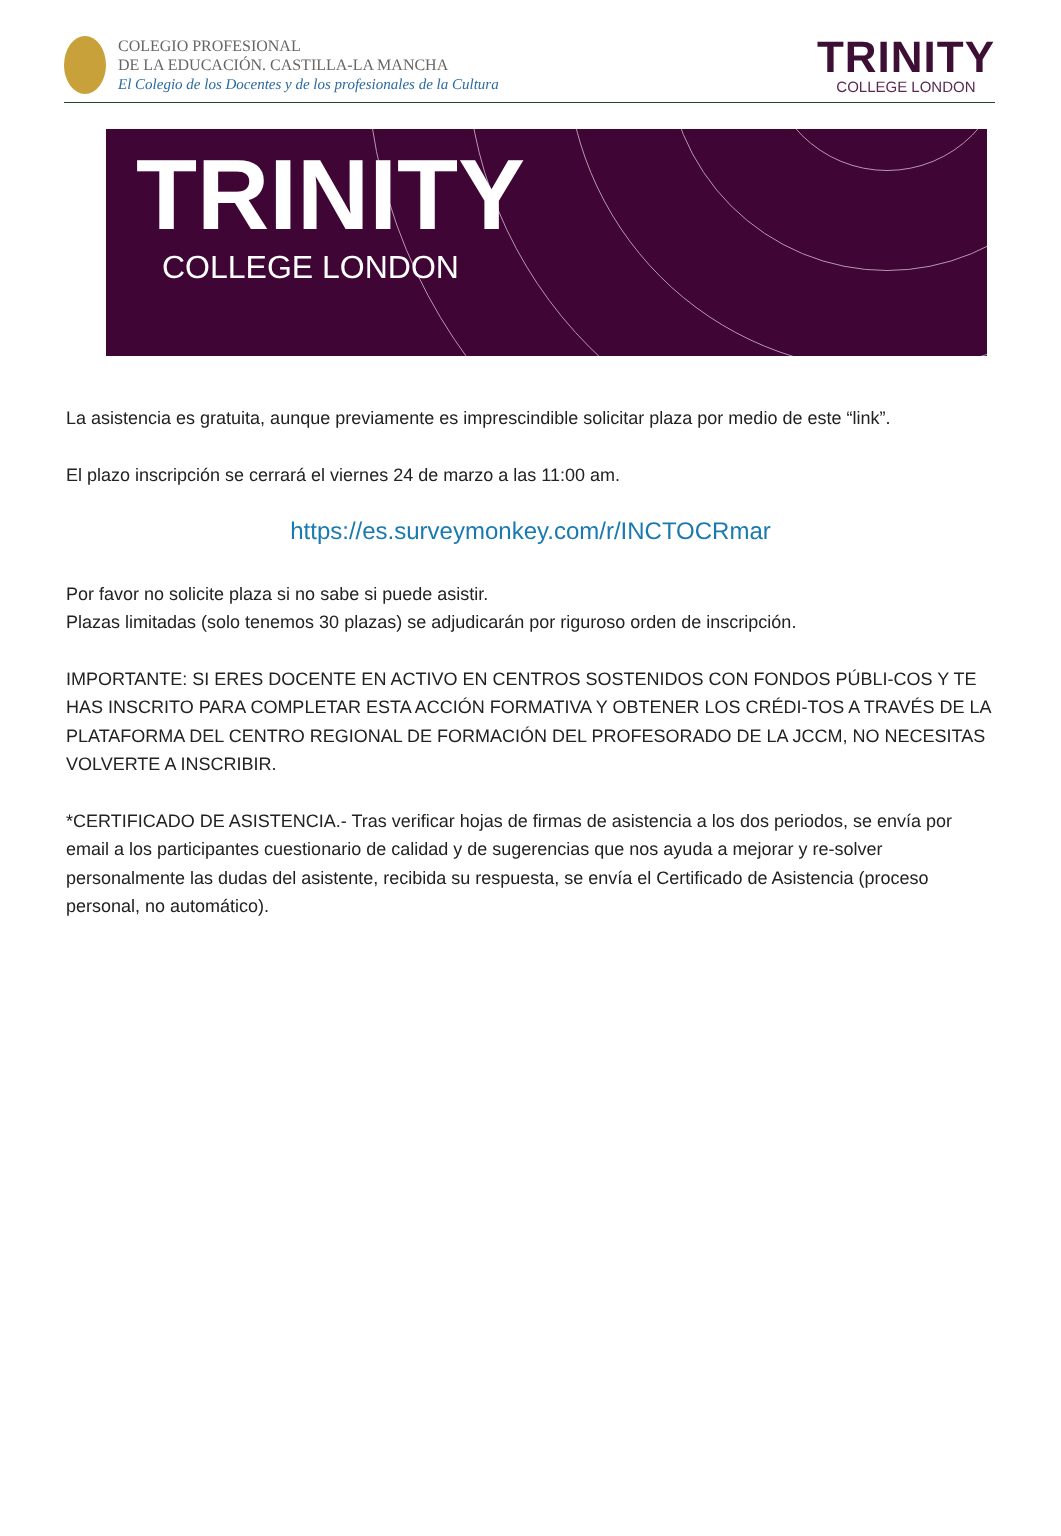COLEGIO PROFESIONAL
DE LA EDUCACIÓN. CASTILLA-LA MANCHA
El Colegio de los Docentes y de los profesionales de la Cultura
TRINITY
COLLEGE LONDON
TRINITY
COLLEGE LONDON
La asistencia es gratuita, aunque previamente es imprescindible solicitar plaza por medio de este “link”.
El plazo inscripción se cerrará el viernes 24 de marzo a las 11:00 am.
https://es.surveymonkey.com/r/INCTOCRmar
Por favor no solicite plaza si no sabe si puede asistir.
Plazas limitadas (solo tenemos 30 plazas) se adjudicarán por riguroso orden de inscripción.
IMPORTANTE: SI ERES DOCENTE EN ACTIVO EN CENTROS SOSTENIDOS CON FONDOS PÚBLI-COS Y TE HAS INSCRITO PARA COMPLETAR ESTA ACCIÓN FORMATIVA Y OBTENER LOS CRÉDI-TOS A TRAVÉS DE LA PLATAFORMA DEL CENTRO REGIONAL DE FORMACIÓN DEL PROFESORADO DE LA JCCM, NO NECESITAS VOLVERTE A INSCRIBIR.
*CERTIFICADO DE ASISTENCIA.- Tras verificar hojas de firmas de asistencia a los dos periodos, se envía por email a los participantes cuestionario de calidad y de sugerencias que nos ayuda a mejorar y re-solver personalmente las dudas del asistente, recibida su respuesta, se envía el Certificado de Asistencia (proceso personal, no automático).